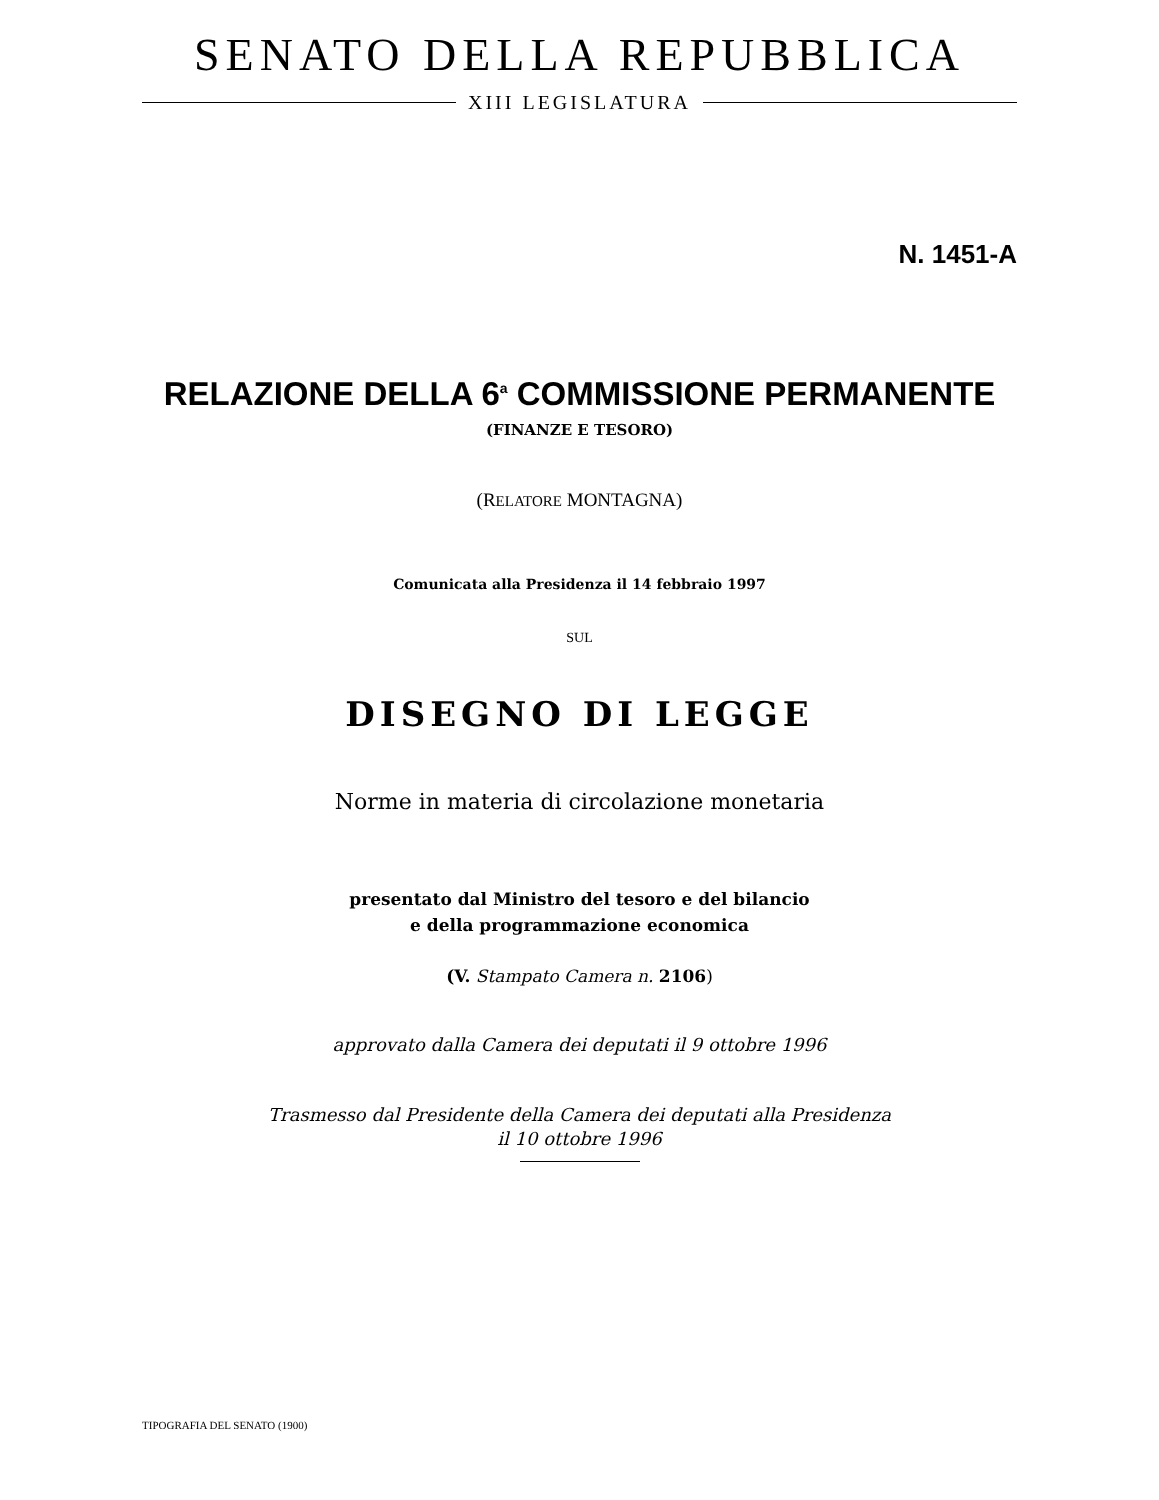SENATO DELLA REPUBBLICA
XIII LEGISLATURA
N. 1451-A
RELAZIONE DELLA 6<sup>a</sup> COMMISSIONE PERMANENTE
(FINANZE E TESORO)
(RELATORE MONTAGNA)
Comunicata alla Presidenza il 14 febbraio 1997
SUL
DISEGNO DI LEGGE
Norme in materia di circolazione monetaria
presentato dal Ministro del tesoro e del bilancio
e della programmazione economica
(V. Stampato Camera n. 2106)
approvato dalla Camera dei deputati il 9 ottobre 1996
Trasmesso dal Presidente della Camera dei deputati alla Presidenza
il 10 ottobre 1996
TIPOGRAFIA DEL SENATO (1900)